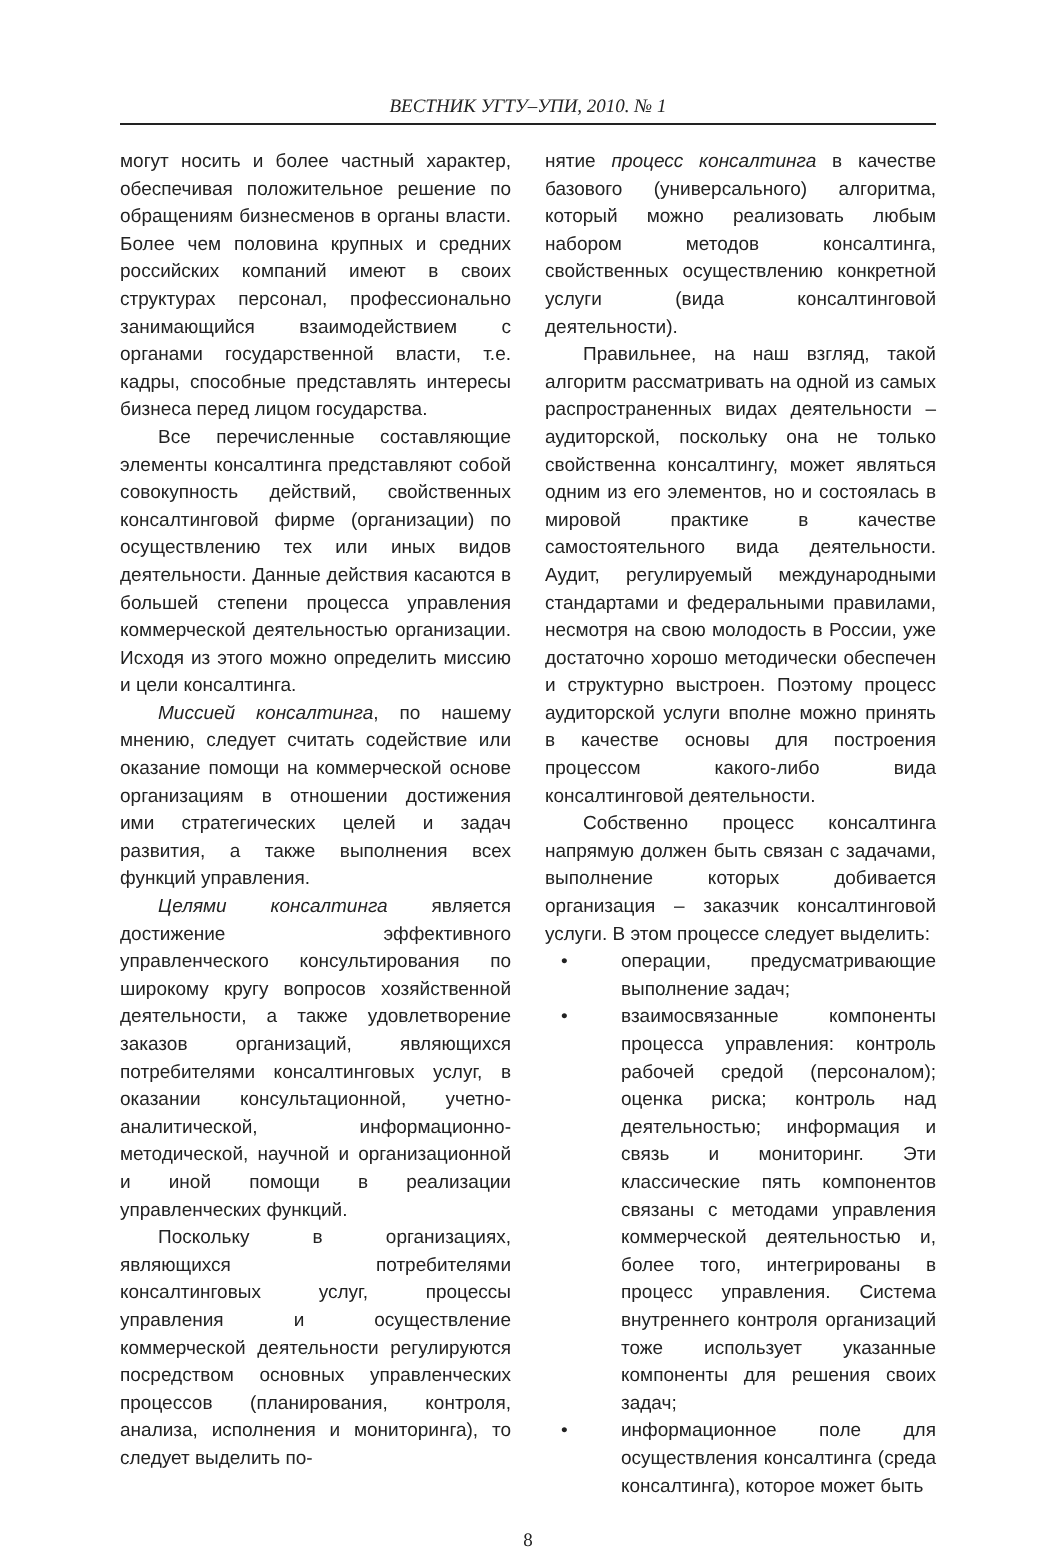ВЕСТНИК УГТУ–УПИ, 2010. № 1
могут носить и более частный характер, обеспечивая положительное решение по обращениям бизнесменов в органы власти. Более чем половина крупных и средних российских компаний имеют в своих структурах персонал, профессионально занимающийся взаимодействием с органами государственной власти, т.е. кадры, способные представлять интересы бизнеса перед лицом государства.
Все перечисленные составляющие элементы консалтинга представляют собой совокупность действий, свойственных консалтинговой фирме (организации) по осуществлению тех или иных видов деятельности. Данные действия касаются в большей степени процесса управления коммерческой деятельностью организации. Исходя из этого можно определить миссию и цели консалтинга.
Миссией консалтинга, по нашему мнению, следует считать содействие или оказание помощи на коммерческой основе организациям в отношении достижения ими стратегических целей и задач развития, а также выполнения всех функций управления.
Целями консалтинга является достижение эффективного управленческого консультирования по широкому кругу вопросов хозяйственной деятельности, а также удовлетворение заказов организаций, являющихся потребителями консалтинговых услуг, в оказании консультационной, учетно-аналитической, информационно-методической, научной и организационной и иной помощи в реализации управленческих функций.
Поскольку в организациях, являющихся потребителями консалтинговых услуг, процессы управления и осуществление коммерческой деятельности регулируются посредством основных управленческих процессов (планирования, контроля, анализа, исполнения и мониторинга), то следует выделить по-
нятие процесс консалтинга в качестве базового (универсального) алгоритма, который можно реализовать любым набором методов консалтинга, свойственных осуществлению конкретной услуги (вида консалтинговой деятельности).
Правильнее, на наш взгляд, такой алгоритм рассматривать на одной из самых распространенных видах деятельности – аудиторской, поскольку она не только свойственна консалтингу, может являться одним из его элементов, но и состоялась в мировой практике в качестве самостоятельного вида деятельности. Аудит, регулируемый международными стандартами и федеральными правилами, несмотря на свою молодость в России, уже достаточно хорошо методически обеспечен и структурно выстроен. Поэтому процесс аудиторской услуги вполне можно принять в качестве основы для построения процессом какого-либо вида консалтинговой деятельности.
Собственно процесс консалтинга напрямую должен быть связан с задачами, выполнение которых добивается организация – заказчик консалтинговой услуги. В этом процессе следует выделить:
• операции, предусматривающие выполнение задач;
• взаимосвязанные компоненты процесса управления: контроль рабочей средой (персоналом); оценка риска; контроль над деятельностью; информация и связь и мониторинг. Эти классические пять компонентов связаны с методами управления коммерческой деятельностью и, более того, интегрированы в процесс управления. Система внутреннего контроля организаций тоже использует указанные компоненты для решения своих задач;
• информационное поле для осуществления консалтинга (среда консалтинга), которое может быть
8